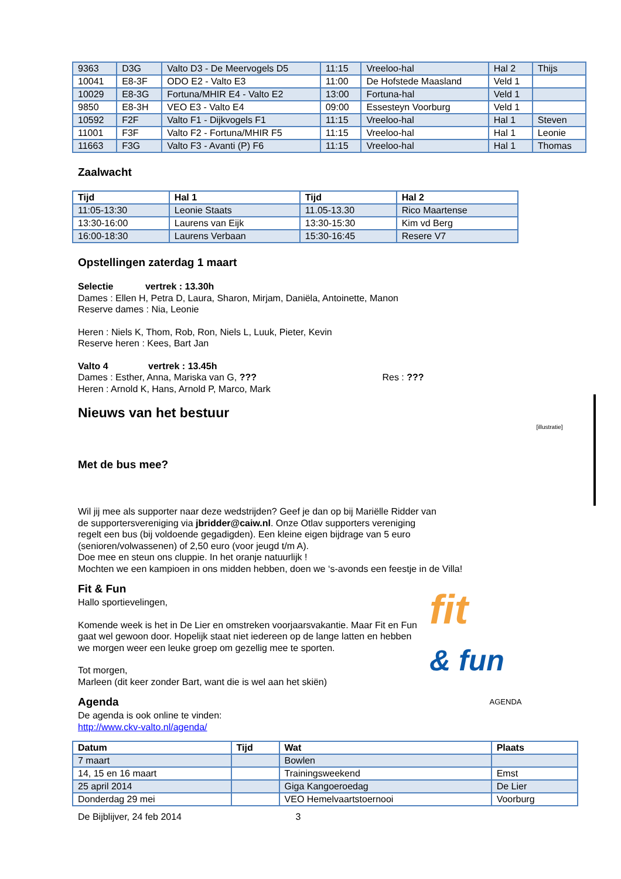| 9363 | D3G | Valto D3 - De Meervogels D5 | 11:15 | Vreeloo-hal | Hal 2 | Thijs |
| 10041 | E8-3F | ODO E2 - Valto E3 | 11:00 | De Hofstede Maasland | Veld 1 | |
| 10029 | E8-3G | Fortuna/MHIR E4 - Valto E2 | 13:00 | Fortuna-hal | Veld 1 | |
| 9850 | E8-3H | VEO E3 - Valto E4 | 09:00 | Essesteyn Voorburg | Veld 1 | |
| 10592 | F2F | Valto F1 - Dijkvogels F1 | 11:15 | Vreeloo-hal | Hal 1 | Steven |
| 11001 | F3F | Valto F2 - Fortuna/MHIR F5 | 11:15 | Vreeloo-hal | Hal 1 | Leonie |
| 11663 | F3G | Valto F3 - Avanti (P) F6 | 11:15 | Vreeloo-hal | Hal 1 | Thomas |
Zaalwacht
| Tijd | Hal 1 | Tijd | Hal 2 |
| --- | --- | --- | --- |
| 11:05-13:30 | Leonie Staats | 11.05-13.30 | Rico Maartense |
| 13:30-16:00 | Laurens van Eijk | 13:30-15:30 | Kim vd Berg |
| 16:00-18:30 | Laurens Verbaan | 15:30-16:45 | Resere V7 |
Opstellingen zaterdag 1 maart
Selectie vertrek : 13.30h
Dames : Ellen H, Petra D, Laura, Sharon, Mirjam, Daniëla, Antoinette, Manon
Reserve dames : Nia, Leonie
Heren : Niels K, Thom, Rob, Ron, Niels L, Luuk, Pieter, Kevin
Reserve heren : Kees, Bart Jan
Valto 4 vertrek : 13.45h
Dames : Esther, Anna, Mariska van G, ??? Res : ???
Heren : Arnold K, Hans, Arnold P, Marco, Mark
Nieuws van het bestuur
Met de bus mee?
[illustratie]
Wil jij mee als supporter naar deze wedstrijden? Geef je dan op bij Mariëlle Ridder van
de supportersvereniging via jbridder@caiw.nl. Onze Otlav supporters vereniging
regelt een bus (bij voldoende gegadigden). Een kleine eigen bijdrage van 5 euro
(senioren/volwassenen) of 2,50 euro (voor jeugd t/m A).
Doe mee en steun ons cluppie. In het oranje natuurlijk !
Mochten we een kampioen in ons midden hebben, doen we ‘s-avonds een feestje in de Villa!
Fit & Fun
Hallo sportievelingen,
Komende week is het in De Lier en omstreken voorjaarsvakantie. Maar Fit en Fun gaat wel gewoon door. Hopelijk staat niet iedereen op de lange latten en hebben we morgen weer een leuke groep om gezellig mee te sporten.
Tot morgen,
Marleen (dit keer zonder Bart, want die is wel aan het skiën)
Agenda
De agenda is ook online te vinden:
http://www.ckv-valto.nl/agenda/
fit
& fun
AGENDA
| Datum | Tijd | Wat | Plaats |
| --- | --- | --- | --- |
| 7 maart | | Bowlen | |
| 14, 15 en 16 maart | | Trainingsweekend | Emst |
| 25 april 2014 | | Giga Kangoeroedag | De Lier |
| Donderdag 29 mei | | VEO Hemelvaartstoernooi | Voorburg |
De Bijblijver, 24 feb 2014 3